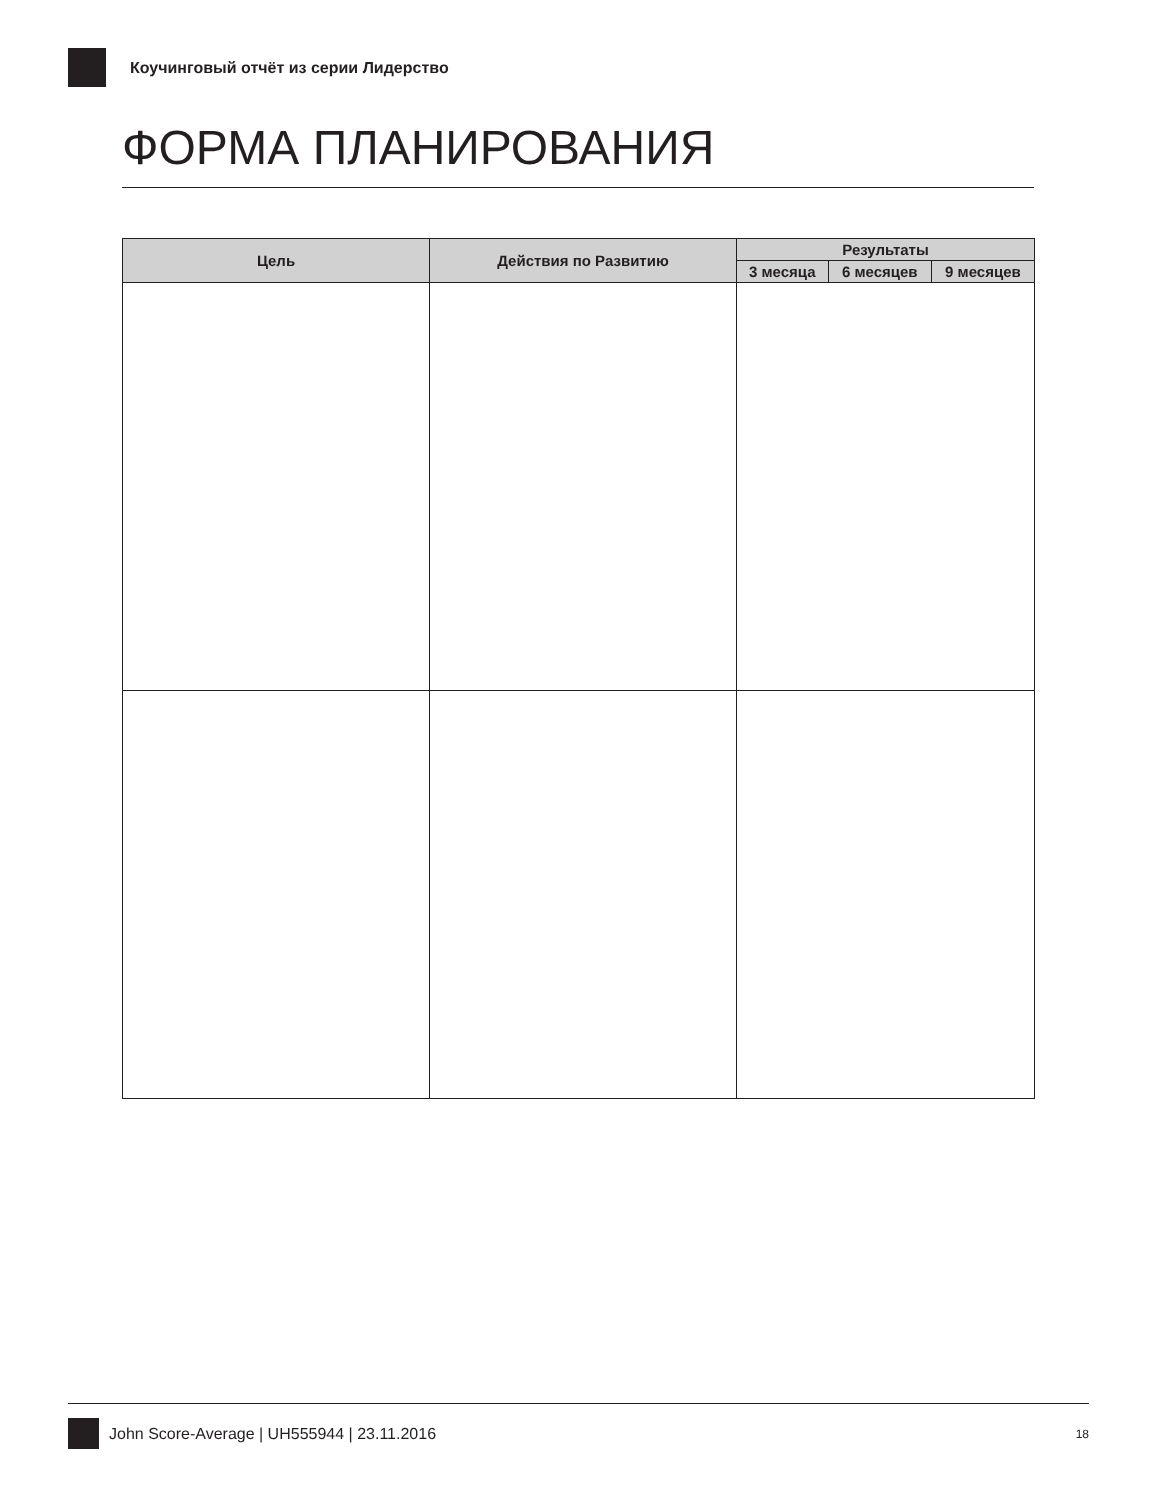Коучинговый отчёт из серии Лидерство
ФОРМА ПЛАНИРОВАНИЯ
| Цель | Действия по Развитию | Результаты | | |
| --- | --- | --- | --- | --- |
| | | 3 месяца | 6 месяцев | 9 месяцев |
John Score-Average | UH555944 | 23.11.2016 18